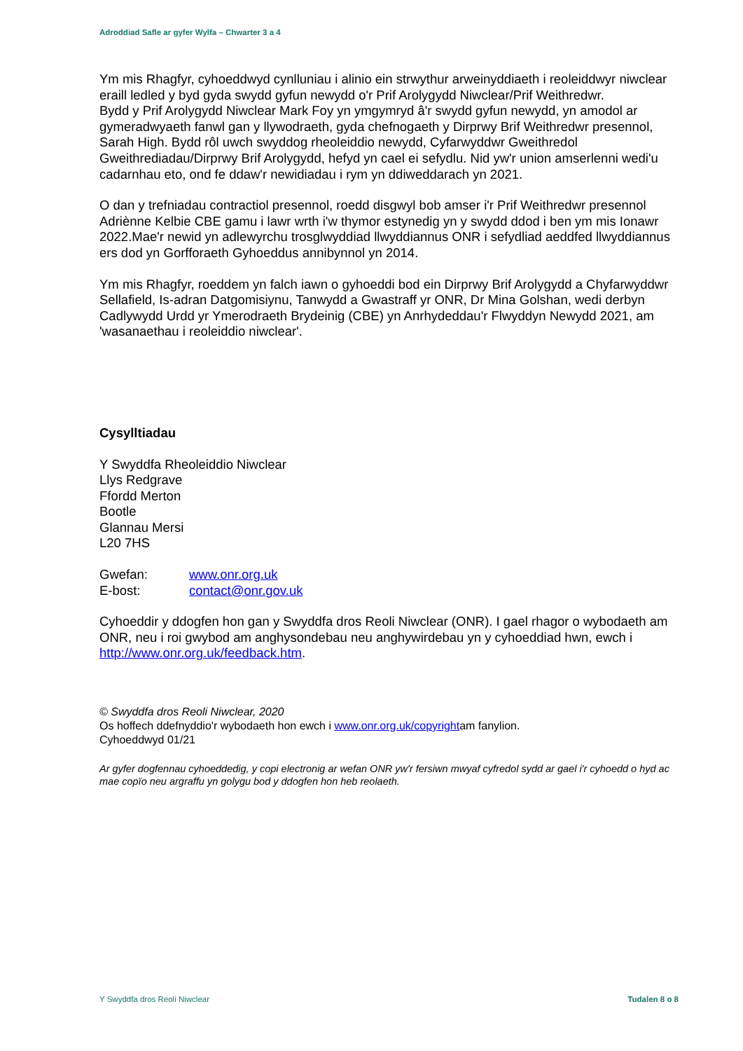Adroddiad Safle ar gyfer Wylfa – Chwarter 3 a 4
Ym mis Rhagfyr, cyhoeddwyd cynlluniau i alinio ein strwythur arweinyddiaeth i reoleiddwyr niwclear eraill ledled y byd gyda swydd gyfun newydd o'r Prif Arolygydd Niwclear/Prif Weithredwr.
Bydd y Prif Arolygydd Niwclear Mark Foy yn ymgymryd â'r swydd gyfun newydd, yn amodol ar gymeradwyaeth fanwl gan y llywodraeth, gyda chefnogaeth y Dirprwy Brif Weithredwr presennol, Sarah High. Bydd rôl uwch swyddog rheoleiddio newydd, Cyfarwyddwr Gweithredol Gweithrediadau/Dirprwy Brif Arolygydd, hefyd yn cael ei sefydlu. Nid yw'r union amserlenni wedi'u cadarnhau eto, ond fe ddaw'r newidiadau i rym yn ddiweddarach yn 2021.
O dan y trefniadau contractiol presennol, roedd disgwyl bob amser i'r Prif Weithredwr presennol Adriènne Kelbie CBE gamu i lawr wrth i'w thymor estynedig yn y swydd ddod i ben ym mis Ionawr 2022.Mae'r newid yn adlewyrchu trosglwyddiad llwyddiannus ONR i sefydliad aeddfed llwyddiannus ers dod yn Gorfforaeth Gyhoeddus annibynnol yn 2014.
Ym mis Rhagfyr, roeddem yn falch iawn o gyhoeddi bod ein Dirprwy Brif Arolygydd a Chyfarwyddwr Sellafield, Is-adran Datgomisiynu, Tanwydd a Gwastraff yr ONR, Dr Mina Golshan, wedi derbyn Cadlywydd Urdd yr Ymerodraeth Brydeinig (CBE) yn Anrhydeddau'r Flwyddyn Newydd 2021, am 'wasanaethau i reoleiddio niwclear'.
Cysylltiadau
Y Swyddfa Rheoleiddio Niwclear
Llys Redgrave
Ffordd Merton
Bootle
Glannau Mersi
L20 7HS
| Gwefan: | www.onr.org.uk |
| E-bost: | contact@onr.gov.uk |
Cyhoeddir y ddogfen hon gan y Swyddfa dros Reoli Niwclear (ONR). I gael rhagor o wybodaeth am ONR, neu i roi gwybod am anghysondebau neu anghywirdebau yn y cyhoeddiad hwn, ewch i http://www.onr.org.uk/feedback.htm.
© Swyddfa dros Reoli Niwclear, 2020
Os hoffech ddefnyddio'r wybodaeth hon ewch i www.onr.org.uk/copyrightam fanylion.
Cyhoeddwyd 01/21
Ar gyfer dogfennau cyhoeddedig, y copi electronig ar wefan ONR yw'r fersiwn mwyaf cyfredol sydd ar gael i'r cyhoedd o hyd ac mae copïo neu argraffu yn golygu bod y ddogfen hon heb reolaeth.
Y Swyddfa dros Reoli Niwclear Tudalen 8 o 8